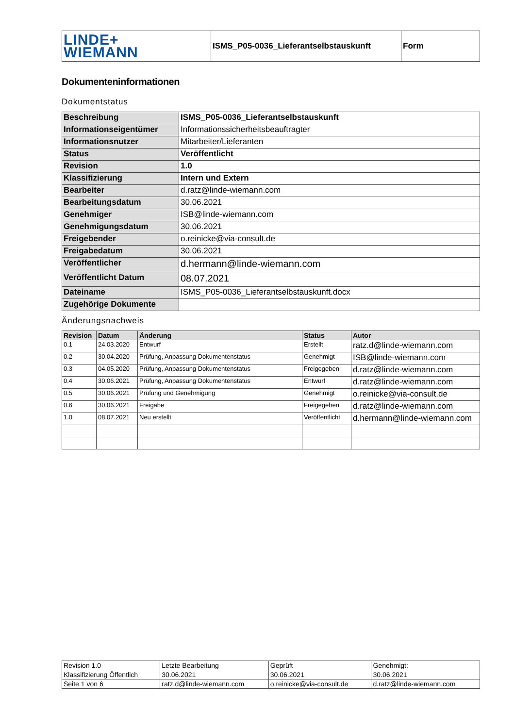| LINDE+ WIEMANN | ISMS_P05-0036_Lieferantselbstauskunft | Form |
Dokumenteninformationen
Dokumentstatus
| Beschreibung | ISMS_P05-0036_Lieferantselbstauskunft |
| Informationseigentümer | Informationssicherheitsbeauftragter |
| Informationsnutzer | Mitarbeiter/Lieferanten |
| Status | Veröffentlicht |
| Revision | 1.0 |
| Klassifizierung | Intern und Extern |
| Bearbeiter | d.ratz@linde-wiemann.com |
| Bearbeitungsdatum | 30.06.2021 |
| Genehmiger | ISB@linde-wiemann.com |
| Genehmigungsdatum | 30.06.2021 |
| Freigebender | o.reinicke@via-consult.de |
| Freigabedatum | 30.06.2021 |
| Veröffentlicher | d.hermann@linde-wiemann.com |
| Veröffentlicht Datum | 08.07.2021 |
| Dateiname | ISMS_P05-0036_Lieferantselbstauskunft.docx |
| Zugehörige Dokumente | |
Änderungsnachweis
| Revision | Datum | Änderung | Status | Autor |
| --- | --- | --- | --- | --- |
| 0.1 | 24.03.2020 | Entwurf | Erstellt | ratz.d@linde-wiemann.com |
| 0.2 | 30.04.2020 | Prüfung, Anpassung Dokumentenstatus | Genehmigt | ISB@linde-wiemann.com |
| 0.3 | 04.05.2020 | Prüfung, Anpassung Dokumentenstatus | Freigegeben | d.ratz@linde-wiemann.com |
| 0.4 | 30.06.2021 | Prüfung, Anpassung Dokumentenstatus | Entwurf | d.ratz@linde-wiemann.com |
| 0.5 | 30.06.2021 | Prüfung und Genehmigung | Genehmigt | o.reinicke@via-consult.de |
| 0.6 | 30.06.2021 | Freigabe | Freigegeben | d.ratz@linde-wiemann.com |
| 1.0 | 08.07.2021 | Neu erstellt | Veröffentlicht | d.hermann@linde-wiemann.com |
| Revision 1.0 | Letzte Bearbeitung | Geprüft | Genehmigt: |
| Klassifizierung Öffentlich | 30.06.2021 | 30.06.2021 | 30.06.2021 |
| Seite 1 von 6 | ratz.d@linde-wiemann.com | o.reinicke@via-consult.de | d.ratz@linde-wiemann.com |